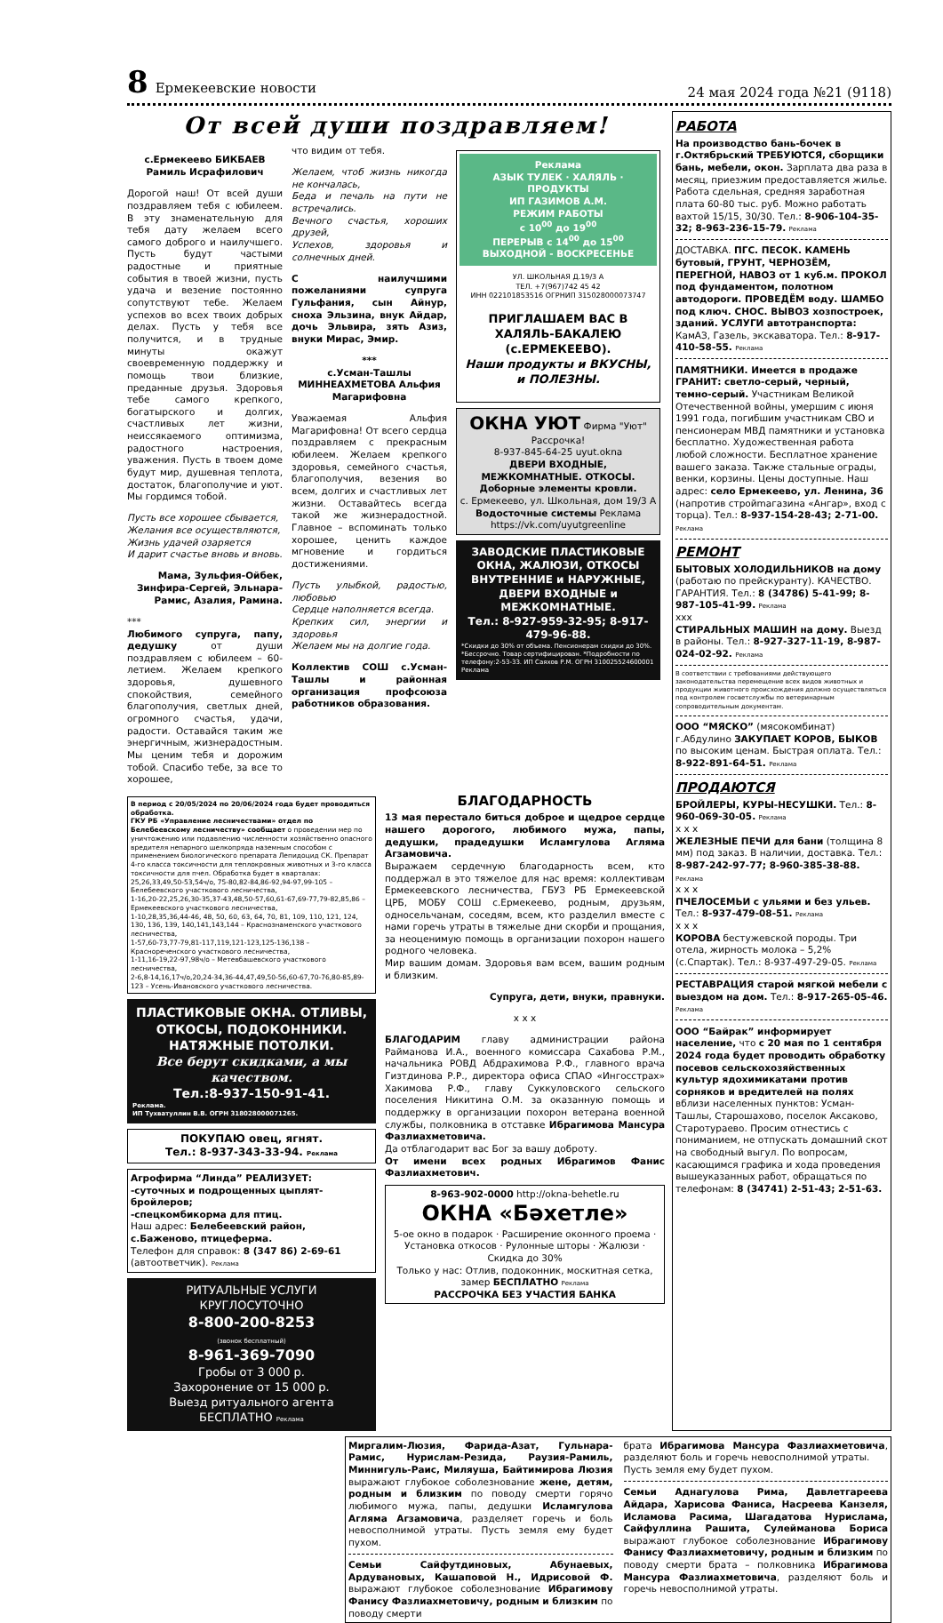8 Ермекеевские новости
24 мая 2024 года №21 (9118)
От всей души поздравляем!
с.Ермекеево БИКБАЕВ Рамиль Исрафилович
Дорогой наш! От всей души поздравляем тебя с юбилеем. В эту знаменательную для тебя дату желаем всего самого доброго и наилучшего. Пусть будут частыми радостные и приятные события в твоей жизни, пусть удача и везение постоянно сопутствуют тебе. Желаем успехов во всех твоих добрых делах. Пусть у тебя все получится, и в трудные минуты окажут своевременную поддержку и помощь твои близкие, преданные друзья. Здоровья тебе самого крепкого, богатырского и долгих, счастливых лет жизни, неиссякаемого оптимизма, радостного настроения, уважения. Пусть в твоем доме будут мир, душевная теплота, достаток, благополучие и уют. Мы гордимся тобой.
Пусть все хорошее сбывается,
Желания все осуществляются,
Жизнь удачей озаряется
И дарит счастье вновь и вновь.
Мама, Зульфия-Ойбек, Зинфира-Сергей, Эльнара-Рамис, Азалия, Рамина.
***
Любимого супруга, папу, дедушку от души поздравляем с юбилеем – 60-летием. Желаем крепкого здоровья, душевного спокойствия, семейного благополучия, светлых дней, огромного счастья, удачи, радости. Оставайся таким же энергичным, жизнерадостным. Мы ценим тебя и дорожим тобой. Спасибо тебе, за все то хорошее,
что видим от тебя.
Желаем, чтоб жизнь никогда не кончалась,
Беда и печаль на пути не встречались.
Вечного счастья, хороших друзей,
Успехов, здоровья и солнечных дней.
С наилучшими пожеланиями супруга Гульфания, сын Айнур, сноха Эльзина, внук Айдар, дочь Эльвира, зять Азиз, внуки Мирас, Эмир.
***
с.Усман-Ташлы МИННЕАХМЕТОВА Альфия Магарифовна
Уважаемая Альфия Магарифовна! От всего сердца поздравляем с прекрасным юбилеем. Желаем крепкого здоровья, семейного счастья, благополучия, везения во всем, долгих и счастливых лет жизни. Оставайтесь всегда такой же жизнерадостной. Главное – вспоминать только хорошее, ценить каждое мгновение и гордиться достижениями.
Пусть улыбкой, радостью, любовью
Сердце наполняется всегда.
Крепких сил, энергии и здоровья
Желаем мы на долгие года.
Коллектив СОШ с.Усман-Ташлы и районная организация профсоюза работников образования.
Реклама
АЗЫК ТУЛЕК · ХАЛЯЛЬ · ПРОДУКТЫ
ИП ГАЗИМОВ А.М.
РЕЖИМ РАБОТЫ
с 10<sup>00</sup> до 19<sup>00</sup>
ПЕРЕРЫВ с 14<sup>00</sup> до 15<sup>00</sup>
ВЫХОДНОЙ - ВОСКРЕСЕНЬЕ
УЛ. ШКОЛЬНАЯ Д.19/3 А
ТЕЛ. +7(967)742 45 42
ИНН 022101853516 ОГРНИП 315028000073747
ПРИГЛАШАЕМ ВАС В ХАЛЯЛЬ-БАКАЛЕЮ (с.ЕРМЕКЕЕВО).
Наши продукты и ВКУСНЫ, и ПОЛЕЗНЫ.
ОКНА УЮТ Фирма "Уют" Рассрочка!
8-937-845-64-25 uyut.okna
ДВЕРИ ВХОДНЫЕ, МЕЖКОМНАТНЫЕ. ОТКОСЫ. Доборные элементы кровли.
с. Ермекеево, ул. Школьная, дом 19/3 А
Водосточные системы Реклама
https://vk.com/uyutgreenline
ЗАВОДСКИЕ ПЛАСТИКОВЫЕ ОКНА, ЖАЛЮЗИ, ОТКОСЫ ВНУТРЕННИЕ и НАРУЖНЫЕ, ДВЕРИ ВХОДНЫЕ и МЕЖКОМНАТНЫЕ.
Тел.: 8-927-959-32-95; 8-917-479-96-88.
*Скидки до 30% от объема. Пенсионерам скидки до 30%. *Бессрочно. Товар сертифицирован. *Подробности по телефону:2-53-33. ИП Саяхов Р.М. ОГРН 310025524600001 Реклама
В период с 20/05/2024 по 20/06/2024 года будет проводиться обработка.
ГКУ РБ «Управление лесничествами» отдел по Белебеевскому лесничеству» сообщает о проведении мер по уничтожению или подавлению численности хозяйственно опасного вредителя непарного шелкопряда наземным способом с применением биологического препарата Лепидоцид СК. Препарат 4-го класса токсичности для теплокровных животных и 3-го класса токсичности для пчел. Обработка будет в кварталах:
25,26,33,49,50-53,54ч/о, 75-80,82-84,86-92,94-97,99-105 – Белебеевского участкового лесничества,
1-16,20-22,25,26,30-35,37-43,48,50-57,60,61-67,69-77,79-82,85,86 – Ермекеевского участкового лесничества,
1-10,28,35,36,44-46, 48, 50, 60, 63, 64, 70, 81, 109, 110, 121, 124, 130, 136, 139, 140,141,143,144 – Краснознаменского участкового лесничества,
1-57,60-73,77-79,81-117,119,121-123,125-136,138 – Краснореченского участкового лесничества,
1-11,16-19,22-97,98ч/о – Метевбашевского участкового лесничества,
2-6,8-14,16,17ч/о,20,24-34,36-44,47,49,50-56,60-67,70-76,80-85,89-123 – Усень-Ивановского участкового лесничества.
ПЛАСТИКОВЫЕ ОКНА. ОТЛИВЫ, ОТКОСЫ, ПОДОКОННИКИ. НАТЯЖНЫЕ ПОТОЛКИ.
Все берут скидками, а мы качеством.
Тел.:8-937-150-91-41.
Реклама.
ИП Тухватуллин В.В. ОГРН 318028000071265.
ПОКУПАЮ овец, ягнят.
Тел.: 8-937-343-33-94. Реклама
Агрофирма “Линда” РЕАЛИЗУЕТ:
-суточных и подрощенных цыплят-бройлеров;
-спецкомбикорма для птиц.
Наш адрес: Белебеевский район, с.Баженово, птицеферма.
Телефон для справок: 8 (347 86) 2-69-61 (автоответчик). Реклама
РИТУАЛЬНЫЕ УСЛУГИ
КРУГЛОСУТОЧНО
8-800-200-8253
(звонок бесплатный)
8-961-369-7090
Гробы от 3 000 р.
Захоронение от 15 000 р.
Выезд ритуального агента БЕСПЛАТНО Реклама
БЛАГОДАРНОСТЬ
13 мая перестало биться доброе и щедрое сердце нашего дорогого, любимого мужа, папы, дедушки, прадедушки Исламгулова Агляма Агзамовича.
Выражаем сердечную благодарность всем, кто поддержал в это тяжелое для нас время: коллективам Ермекеевского лесничества, ГБУЗ РБ Ермекеевской ЦРБ, МОБУ СОШ с.Ермекеево, родным, друзьям, односельчанам, соседям, всем, кто разделил вместе с нами горечь утраты в тяжелые дни скорби и прощания, за неоценимую помощь в организации похорон нашего родного человека.
Мир вашим домам. Здоровья вам всем, вашим родным и близким.
Супруга, дети, внуки, правнуки.
х х х
БЛАГОДАРИМ главу администрации района Раймановa И.А., военного комиссара Сахабова Р.М., начальника РОВД Абдрахимова Р.Ф., главного врача Гизтдинова Р.Р., директора офиса СПАО «Ингосстрах» Хакимова Р.Ф., главу Суккуловского сельского поселения Никитина О.М. за оказанную помощь и поддержку в организации похорон ветерана военной службы, полковника в отставке Ибрагимова Мансура Фазлиахметовича.
Да отблагодарит вас Бог за вашу доброту.
От имени всех родных Ибрагимов Фанис Фазлиахметович.
8-963-902-0000 http://okna-behetle.ru
ОКНА «Бәхетле»
5-ое окно в подарок · Расширение оконного проема · Установка откосов · Рулонные шторы · Жалюзи · Скидка до 30%
Только у нас: Отлив, подоконник, москитная сетка, замер БЕСПЛАТНО Реклама
РАССРОЧКА БЕЗ УЧАСТИЯ БАНКА
РАБОТА
На производство бань-бочек в г.Октябрьский ТРЕБУЮТСЯ, сборщики бань, мебели, окон. Зарплата два раза в месяц, приезжим предоставляется жилье. Работа сдельная, средняя заработная плата 60-80 тыс. руб. Можно работать вахтой 15/15, 30/30. Тел.: 8-906-104-35-32; 8-963-236-15-79. Реклама
ДОСТАВКА. ПГС. ПЕСОК. КАМЕНЬ бутовый, ГРУНТ, ЧЕРНОЗЁМ, ПЕРЕГНОЙ, НАВОЗ от 1 куб.м. ПРОКОЛ под фундаментом, полотном автодороги. ПРОВЕДЁМ воду. ШАМБО под ключ. СНОС. ВЫВОЗ хозпостроек, зданий. УСЛУГИ автотранспорта: КамАЗ, Газель, экскаватора. Тел.: 8-917-410-58-55. Реклама
ПАМЯТНИКИ. Имеется в продаже ГРАНИТ: светло-серый, черный, темно-серый. Участникам Великой Отечественной войны, умершим с июня 1991 года, погибшим участникам СВО и пенсионерам МВД памятники и установка бесплатно. Художественная работа любой сложности. Бесплатное хранение вашего заказа. Также стальные ограды, венки, корзины. Цены доступные. Наш адрес: село Ермекеево, ул. Ленина, 36 (напротив стройmагазина «Ангар», вход с торца). Тел.: 8-937-154-28-43; 2-71-00. Реклама
РЕМОНТ
БЫТОВЫХ ХОЛОДИЛЬНИКОВ на дому (работаю по прейскуранту). КАЧЕСТВО. ГАРАНТИЯ. Тел.: 8 (34786) 5-41-99; 8-987-105-41-99. Реклама
ххх
СТИРАЛЬНЫХ МАШИН на дому. Выезд в районы. Тел.: 8-927-327-11-19, 8-987-024-02-92. Реклама
В соответствии с требованиями действующего законодательства перемещение всех видов животных и продукции животного происхождения должно осуществляться под контролем госветслужбы по ветеринарным сопроводительным документам.
ООО “МЯСКО” (мясокомбинат) г.Абдулино ЗАКУПАЕТ КОРОВ, БЫКОВ по высоким ценам. Быстрая оплата. Тел.: 8-922-891-64-51. Реклама
ПРОДАЮТСЯ
БРОЙЛЕРЫ, КУРЫ-НЕСУШКИ. Тел.: 8-960-069-30-05. Реклама
х х х
ЖЕЛЕЗНЫЕ ПЕЧИ для бани (толщина 8 мм) под заказ. В наличии, доставка. Тел.: 8-987-242-97-77; 8-960-385-38-88. Реклама
х х х
ПЧЕЛОСЕМЬИ с ульями и без ульев. Тел.: 8-937-479-08-51. Реклама
х х х
КОРОВА бестужевской породы. Три отела, жирность молока – 5,2% (с.Спартак). Тел.: 8-937-497-29-05. Реклама
РЕСТАВРАЦИЯ старой мягкой мебели с выездом на дом. Тел.: 8-917-265-05-46. Реклама
ООО “Байрак” информирует население, что с 20 мая по 1 сентября 2024 года будет проводить обработку посевов сельскохозяйственных культур ядохимикатами против сорняков и вредителей на полях вблизи населенных пунктов: Усман-Ташлы, Старошахово, поселок Аксаково, Старотураево. Просим отнестись с пониманием, не отпускать домашний скот на свободный выгул. По вопросам, касающимся графика и хода проведения вышеуказанных работ, обращаться по телефонам: 8 (34741) 2-51-43; 2-51-63.
Миргалим-Люзия, Фарида-Азат, Гульнара-Рамис, Нурислам-Резида, Раузия-Рамиль, Миннигуль-Раис, Миляуша, Байтимирова Люзия выражают глубокое соболезнование жене, детям, родным и близким по поводу смерти горячо любимого мужа, папы, дедушки Исламгулова Агляма Агзамовича, разделяет горечь и боль невосполнимой утраты. Пусть земля ему будет пухом.
Семьи Сайфутдиновых, Абунаевых, Ардувановых, Кашаповой Н., Идрисовой Ф. выражают глубокое соболезнование Ибрагимову Фанису Фазлиахметовичу, родным и близким по поводу смерти
брата Ибрагимова Мансура Фазлиахметовича, разделяют боль и горечь невосполнимой утраты.
Пусть земля ему будет пухом.
Семьи Аднагулова Рима, Давлетгареева Айдара, Харисова Фаниса, Насреева Канзеля, Исламова Расима, Шагадатова Нурислама, Сайфуллина Рашита, Сулейманова Бориса выражают глубокое соболезнование Ибрагимову Фанису Фазлиахметовичу, родным и близким по поводу смерти брата – полковника Ибрагимова Мансура Фазлиахметовича, разделяют боль и горечь невосполнимой утраты.